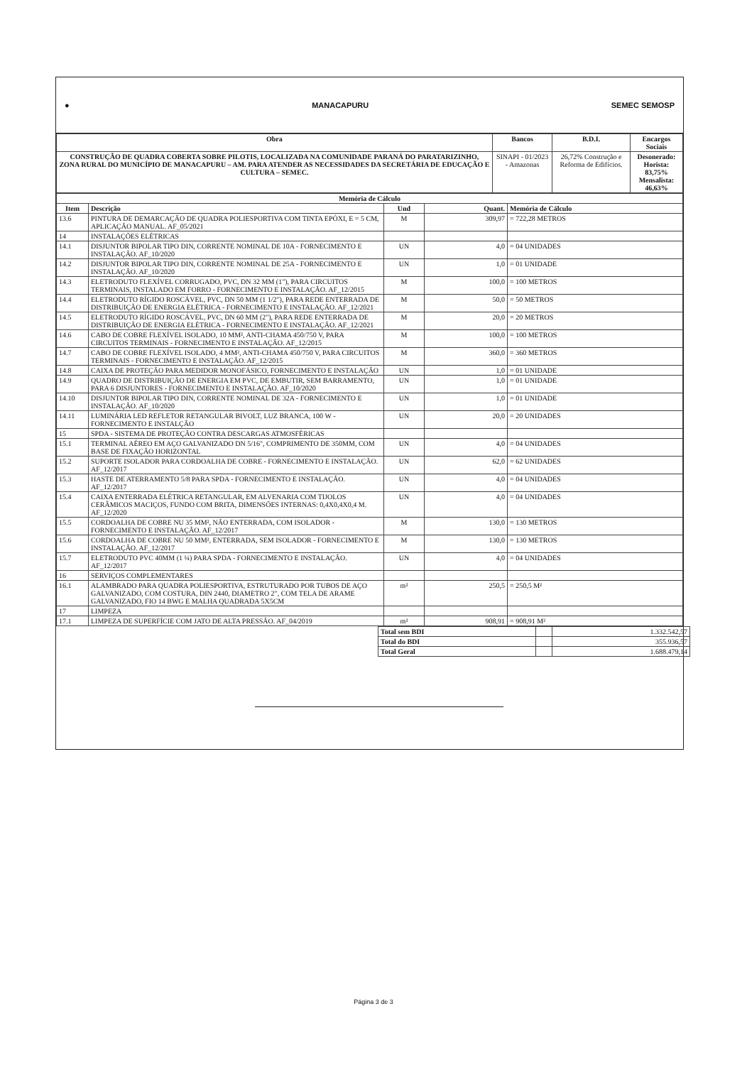● MANACAPURU SEMEC SEMOSP
| Obra | Bancos | B.D.I. | Encargos Sociais |
| --- | --- | --- | --- |
| CONSTRUÇÃO DE QUADRA COBERTA SOBRE PILOTIS, LOCALIZADA NA COMUNIDADE PARANÁ DO PARATARIZINHO, ZONA RURAL DO MUNICÍPIO DE MANACAPURU – AM. PARA ATENDER AS NECESSIDADES DA SECRETÁRIA DE EDUCAÇÃO E CULTURA – SEMEC. | SINAPI - 01/2023 - Amazonas | 26,72% Construção e Reforma de Edifícios. | Desonerado: Horista: 83,75% Mensalista: 46,63% |
| Memória de Cálculo | | | | |
| --- | --- | --- | --- | --- |
| Item | Descrição | Und | Quant. | Memória de Cálculo |
| 13.6 | PINTURA DE DEMARCAÇÃO DE QUADRA POLIESPORTIVA COM TINTA EPÓXI, E = 5 CM, APLICAÇÃO MANUAL. AF_05/2021 | M | 309,97 | = 722,28 METROS |
| 14 | INSTALAÇÕES ELÉTRICAS | | | |
| 14.1 | DISJUNTOR BIPOLAR TIPO DIN, CORRENTE NOMINAL DE 10A - FORNECIMENTO E INSTALAÇÃO. AF_10/2020 | UN | 4,0 | = 04 UNIDADES |
| 14.2 | DISJUNTOR BIPOLAR TIPO DIN, CORRENTE NOMINAL DE 25A - FORNECIMENTO E INSTALAÇÃO. AF_10/2020 | UN | 1,0 | = 01 UNIDADE |
| 14.3 | ELETRODUTO FLEXÍVEL CORRUGADO, PVC, DN 32 MM (1"), PARA CIRCUITOS TERMINAIS, INSTALADO EM FORRO - FORNECIMENTO E INSTALAÇÃO. AF_12/2015 | M | 100,0 | = 100 METROS |
| 14.4 | ELETRODUTO RÍGIDO ROSCÁVEL, PVC, DN 50 MM (1 1/2"), PARA REDE ENTERRADA DE DISTRIBUIÇÃO DE ENERGIA ELÉTRICA - FORNECIMENTO E INSTALAÇÃO. AF_12/2021 | M | 50,0 | = 50 METROS |
| 14.5 | ELETRODUTO RÍGIDO ROSCÁVEL, PVC, DN 60 MM (2"), PARA REDE ENTERRADA DE DISTRIBUIÇÃO DE ENERGIA ELÉTRICA - FORNECIMENTO E INSTALAÇÃO. AF_12/2021 | M | 20,0 | = 20 METROS |
| 14.6 | CABO DE COBRE FLEXÍVEL ISOLADO, 10 MM², ANTI-CHAMA 450/750 V, PARA CIRCUITOS TERMINAIS - FORNECIMENTO E INSTALAÇÃO. AF_12/2015 | M | 100,0 | = 100 METROS |
| 14.7 | CABO DE COBRE FLEXÍVEL ISOLADO, 4 MM², ANTI-CHAMA 450/750 V, PARA CIRCUITOS TERMINAIS - FORNECIMENTO E INSTALAÇÃO. AF_12/2015 | M | 360,0 | = 360 METROS |
| 14.8 | CAIXA DE PROTEÇÃO PARA MEDIDOR MONOFÁSICO, FORNECIMENTO E INSTALAÇÃO | UN | 1,0 | = 01 UNIDADE |
| 14.9 | QUADRO DE DISTRIBUIÇÃO DE ENERGIA EM PVC, DE EMBUTIR, SEM BARRAMENTO, PARA 6 DISJUNTORES - FORNECIMENTO E INSTALAÇÃO. AF_10/2020 | UN | 1,0 | = 01 UNIDADE |
| 14.10 | DISJUNTOR BIPOLAR TIPO DIN, CORRENTE NOMINAL DE 32A - FORNECIMENTO E INSTALAÇÃO. AF_10/2020 | UN | 1,0 | = 01 UNIDADE |
| 14.11 | LUMINÁRIA LED REFLETOR RETANGULAR BIVOLT, LUZ BRANCA, 100 W - FORNECIMENTO E INSTALÇÃO | UN | 20,0 | = 20 UNIDADES |
| 15 | SPDA - SISTEMA DE PROTEÇÃO CONTRA DESCARGAS ATMOSFÉRICAS | | | |
| 15.1 | TERMINAL AÉREO EM AÇO GALVANIZADO DN 5/16", COMPRIMENTO DE 350MM, COM BASE DE FIXAÇÃO HORIZONTAL | UN | 4,0 | = 04 UNIDADES |
| 15.2 | SUPORTE ISOLADOR PARA CORDOALHA DE COBRE - FORNECIMENTO E INSTALAÇÃO. AF_12/2017 | UN | 62,0 | = 62 UNIDADES |
| 15.3 | HASTE DE ATERRAMENTO 5/8 PARA SPDA - FORNECIMENTO E INSTALAÇÃO. AF_12/2017 | UN | 4,0 | = 04 UNIDADES |
| 15.4 | CAIXA ENTERRADA ELÉTRICA RETANGULAR, EM ALVENARIA COM TIJOLOS CERÂMICOS MACIÇOS, FUNDO COM BRITA, DIMENSÕES INTERNAS: 0,4X0,4X0,4 M. AF_12/2020 | UN | 4,0 | = 04 UNIDADES |
| 15.5 | CORDOALHA DE COBRE NU 35 MM², NÃO ENTERRADA, COM ISOLADOR - FORNECIMENTO E INSTALAÇÃO. AF_12/2017 | M | 130,0 | = 130 METROS |
| 15.6 | CORDOALHA DE COBRE NU 50 MM², ENTERRADA, SEM ISOLADOR - FORNECIMENTO E INSTALAÇÃO. AF_12/2017 | M | 130,0 | = 130 METROS |
| 15.7 | ELETRODUTO PVC 40MM (1 ¼) PARA SPDA - FORNECIMENTO E INSTALAÇÃO. AF_12/2017 | UN | 4,0 | = 04 UNIDADES |
| 16 | SERVIÇOS COMPLEMENTARES | | | |
| 16.1 | ALAMBRADO PARA QUADRA POLIESPORTIVA, ESTRUTURADO POR TUBOS DE AÇO GALVANIZADO, COM COSTURA, DIN 2440, DIAMETRO 2", COM TELA DE ARAME GALVANIZADO, FIO 14 BWG E MALHA QUADRADA 5X5CM | m² | 250,5 | = 250,5 M² |
| 17 | LIMPEZA | | | |
| 17.1 | LIMPEZA DE SUPERFÍCIE COM JATO DE ALTA PRESSÃO. AF_04/2019 | m² | 908,91 | = 908,91 M² |
| Total sem BDI | | 1.332.542,57 |
| Total do BDI | | 355.936,57 |
| Total Geral | | 1.688.479,14 |
Página 3 de 3